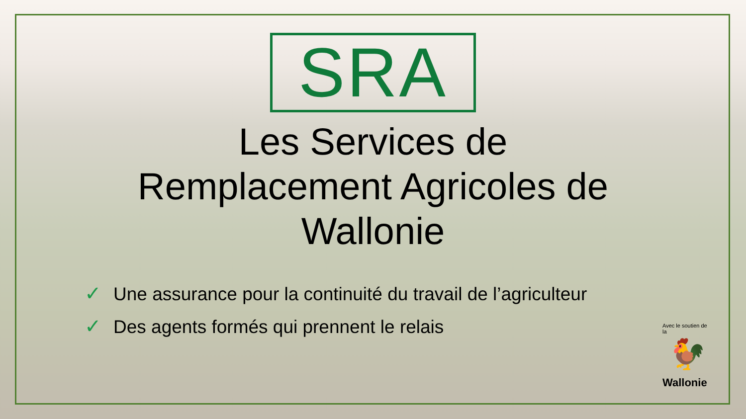SRA
Les Services de
Remplacement Agricoles de
Wallonie
✓ Une assurance pour la continuité du travail de l’agriculteur
✓ Des agents formés qui prennent le relais
Avec le soutien de la
🐓
Wallonie